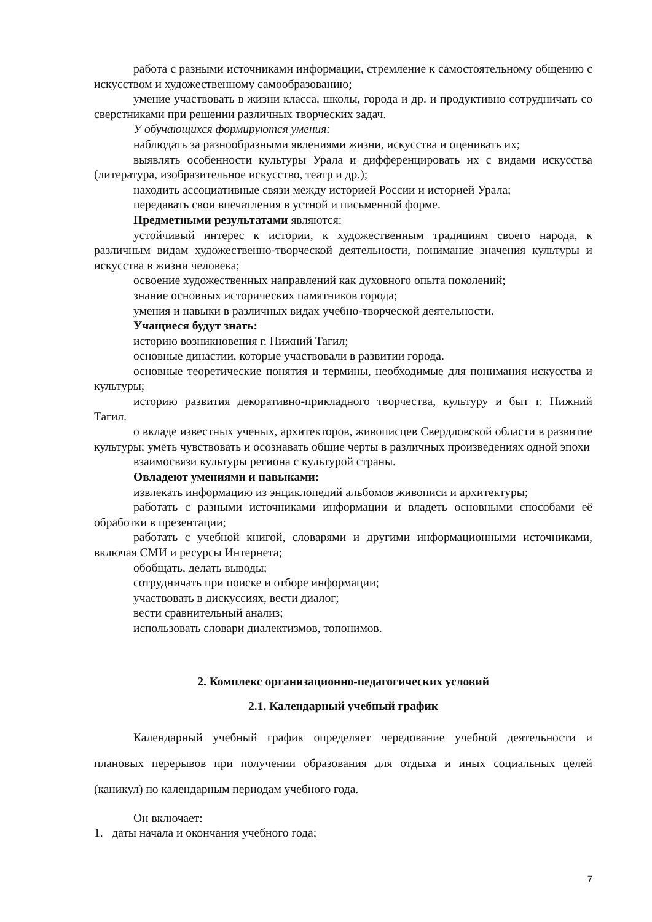работа с разными источниками информации, стремление к самостоятельному общению с искусством и художественному самообразованию;
умение участвовать в жизни класса, школы, города и др. и продуктивно сотрудничать со сверстниками при решении различных творческих задач.
У обучающихся формируются умения:
наблюдать за разнообразными явлениями жизни, искусства и оценивать их;
выявлять особенности культуры Урала и дифференцировать их с видами искусства (литература, изобразительное искусство, театр и др.);
находить ассоциативные связи между историей России и историей Урала;
передавать свои впечатления в устной и письменной форме.
Предметными результатами являются:
устойчивый интерес к истории, к художественным традициям своего народа, к различным видам художественно-творческой деятельности, понимание значения культуры и искусства в жизни человека;
освоение художественных направлений как духовного опыта поколений;
знание основных исторических памятников города;
умения и навыки в различных видах учебно-творческой деятельности.
Учащиеся будут знать:
историю возникновения г. Нижний Тагил;
основные династии, которые участвовали в развитии города.
основные теоретические понятия и термины, необходимые для понимания искусства и культуры;
историю развития декоративно-прикладного творчества, культуру и быт г. Нижний Тагил.
о вкладе известных ученых, архитекторов, живописцев Свердловской области в развитие культуры; уметь чувствовать и осознавать общие черты в различных произведениях одной эпохи
взаимосвязи культуры региона с культурой страны.
Овладеют умениями и навыками:
извлекать информацию из энциклопедий альбомов живописи и архитектуры;
работать с разными источниками информации и владеть основными способами её обработки в презентации;
работать с учебной книгой, словарями и другими информационными источниками, включая СМИ и ресурсы Интернета;
обобщать, делать выводы;
сотрудничать при поиске и отборе информации;
участвовать в дискуссиях, вести диалог;
вести сравнительный анализ;
использовать словари диалектизмов, топонимов.
2. Комплекс организационно-педагогических условий
2.1. Календарный учебный график
Календарный учебный график определяет чередование учебной деятельности и плановых перерывов при получении образования для отдыха и иных социальных целей (каникул) по календарным периодам учебного года.
Он включает:
1. даты начала и окончания учебного года;
7